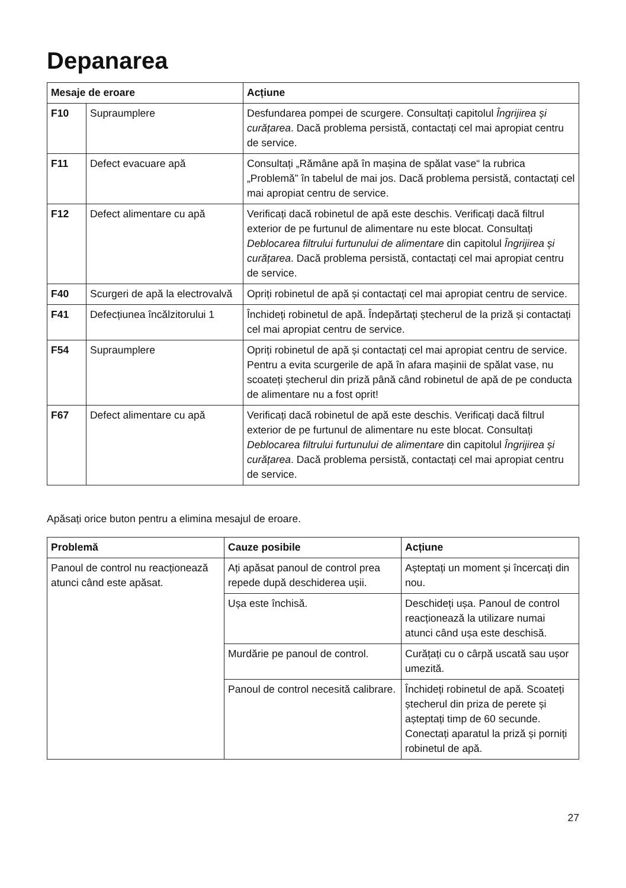Depanarea
| Mesaje de eroare | | Acțiune |
| --- | --- | --- |
| F10 | Supraumplere | Desfundarea pompei de scurgere. Consultați capitolul Îngrijirea și curățarea . Dacă problema persistă, contactați cel mai apropiat centru de service. |
| F11 | Defect evacuare apă | Consultați „Rămâne apă în mașina de spălat vase“ la rubrica „Problemă” în tabelul de mai jos. Dacă problema persistă, contactați cel mai apropiat centru de service. |
| F12 | Defect alimentare cu apă | Verificați dacă robinetul de apă este deschis. Verificați dacă filtrul exterior de pe furtunul de alimentare nu este blocat. Consultați Deblocarea filtrului furtunului de alimentare din capitolul Îngrijirea și curățarea . Dacă problema persistă, contactați cel mai apropiat centru de service. |
| F40 | Scurgeri de apă la electrovalvă | Opriți robinetul de apă și contactați cel mai apropiat centru de service. |
| F41 | Defecțiunea încălzitorului 1 | Închideți robinetul de apă. Îndepărtați ștecherul de la priză și contactați cel mai apropiat centru de service. |
| F54 | Supraumplere | Opriți robinetul de apă și contactați cel mai apropiat centru de service. Pentru a evita scurgerile de apă în afara mașinii de spălat vase, nu scoateți ștecherul din priză până când robinetul de apă de pe conducta de alimentare nu a fost oprit! |
| F67 | Defect alimentare cu apă | Verificați dacă robinetul de apă este deschis. Verificați dacă filtrul exterior de pe furtunul de alimentare nu este blocat. Consultați Deblocarea filtrului furtunului de alimentare din capitolul Îngrijirea și curățarea . Dacă problema persistă, contactați cel mai apropiat centru de service. |
Apăsați orice buton pentru a elimina mesajul de eroare.
| Problemă | Cauze posibile | Acțiune |
| --- | --- | --- |
| Panoul de control nu reacționează atunci când este apăsat. | Ați apăsat panoul de control prea repede după deschiderea ușii. | Așteptați un moment și încercați din nou. |
| | Ușa este închisă. | Deschideți ușa. Panoul de control reacționează la utilizare numai atunci când ușa este deschisă. |
| | Murdărie pe panoul de control. | Curățați cu o cârpă uscată sau ușor umezită. |
| | Panoul de control necesită calibrare. | Închideți robinetul de apă. Scoateți ștecherul din priza de perete și așteptați timp de 60 secunde. Conectați aparatul la priză și porniți robinetul de apă. |
27